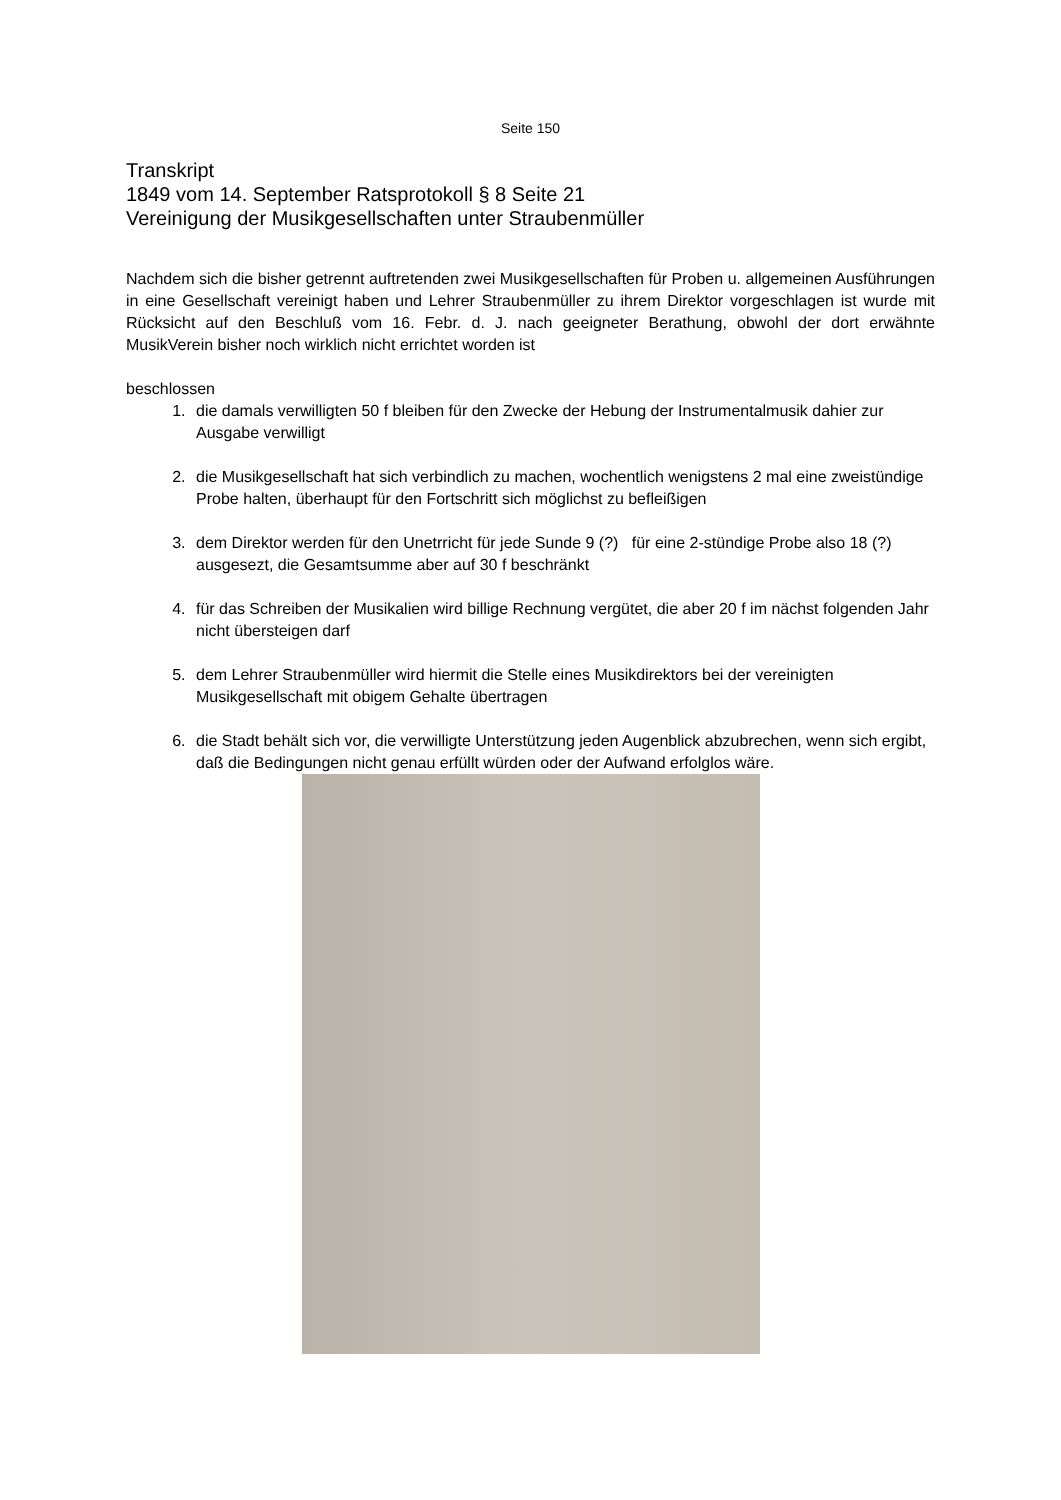Seite 150
Transkript
1849 vom 14. September Ratsprotokoll § 8 Seite 21
Vereinigung der Musikgesellschaften unter Straubenmüller
Nachdem sich die bisher getrennt auftretenden zwei Musikgesellschaften für Proben u. allgemeinen Ausführungen in eine Gesellschaft vereinigt haben und Lehrer Straubenmüller zu ihrem Direktor vorgeschlagen ist wurde mit Rücksicht auf den Beschluß vom 16. Febr. d. J. nach geeigneter Berathung, obwohl der dort erwähnte MusikVerein bisher noch wirklich nicht errichtet worden ist
beschlossen
1. die damals verwilligten 50 f bleiben für den Zwecke der Hebung der Instrumentalmusik dahier zur Ausgabe verwilligt
2. die Musikgesellschaft hat sich verbindlich zu machen, wochentlich wenigstens 2 mal eine zweistündige Probe halten, überhaupt für den Fortschritt sich möglichst zu befleißigen
3. dem Direktor werden für den Unetrricht für jede Sunde 9 (?) für eine 2-stündige Probe also 18 (?) ausgesezt, die Gesamtsumme aber auf 30 f beschränkt
4. für das Schreiben der Musikalien wird billige Rechnung vergütet, die aber 20 f im nächst folgenden Jahr nicht übersteigen darf
5. dem Lehrer Straubenmüller wird hiermit die Stelle eines Musikdirektors bei der vereinigten Musikgesellschaft mit obigem Gehalte übertragen
6. die Stadt behält sich vor, die verwilligte Unterstützung jeden Augenblick abzubrechen, wenn sich ergibt, daß die Bedingungen nicht genau erfüllt würden oder der Aufwand erfolglos wäre.